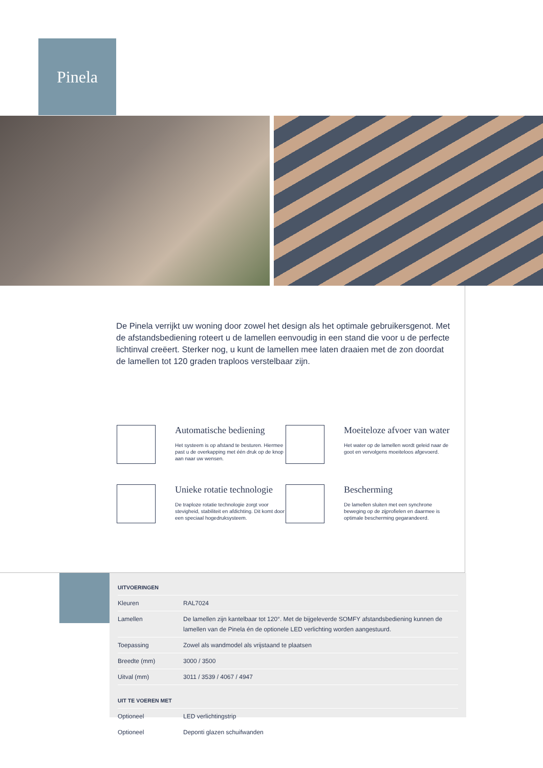Pinela
De Pinela verrijkt uw woning door zowel het design als het optimale gebruikersgenot. Met de afstandsbediening roteert u de lamellen eenvoudig in een stand die voor u de perfecte lichtinval creëert. Sterker nog, u kunt de lamellen mee laten draaien met de zon doordat de lamellen tot 120 graden traploos verstelbaar zijn.
Automatische bediening
Het systeem is op afstand te besturen. Hiermee past u de overkapping met één druk op de knop aan naar uw wensen.
Moeiteloze afvoer van water
Het water op de lamellen wordt geleid naar de goot en vervolgens moeiteloos afgevoerd.
Unieke rotatie technologie
De traploze rotatie technologie zorgt voor stevigheid, stabiliteit en afdichting. Dit komt door een speciaal hogedruksysteem.
Bescherming
De lamellen sluiten met een synchrone beweging op de zijprofielen en daarmee is optimale bescherming gegarandeerd.
| UITVOERINGEN | |
| --- | --- |
| Kleuren | RAL7024 |
| Lamellen | De lamellen zijn kantelbaar tot 120°. Met de bijgeleverde SOMFY afstandsbediening kunnen de lamellen van de Pinela én de optionele LED verlichting worden aangestuurd. |
| Toepassing | Zowel als wandmodel als vrijstaand te plaatsen |
| Breedte (mm) | 3000 / 3500 |
| Uitval (mm) | 3011 / 3539 / 4067 / 4947 |
| UIT TE VOEREN MET | |
| Optioneel | LED verlichtingstrip |
| Optioneel | Deponti glazen schuifwanden |